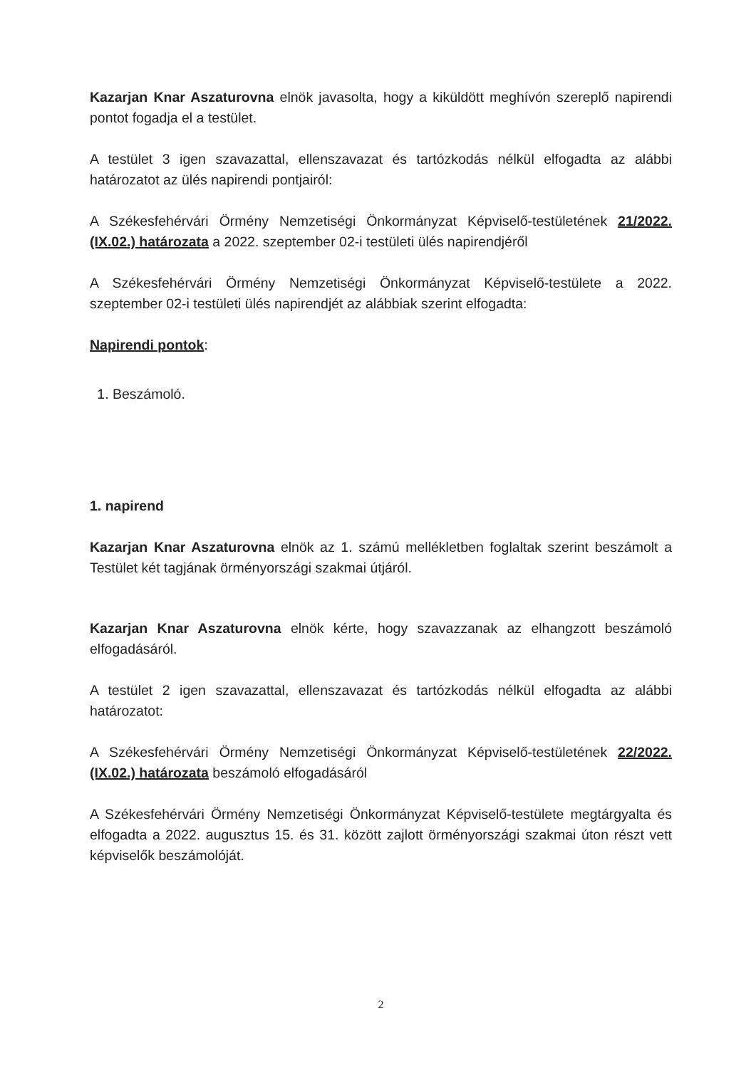Kazarjan Knar Aszaturovna elnök javasolta, hogy a kiküldött meghívón szereplő napirendi pontot fogadja el a testület.
A testület 3 igen szavazattal, ellenszavazat és tartózkodás nélkül elfogadta az alábbi határozatot az ülés napirendi pontjairól:
A Székesfehérvári Örmény Nemzetiségi Önkormányzat Képviselő-testületének 21/2022.(IX.02.) határozata a 2022. szeptember 02-i testületi ülés napirendjéről
A Székesfehérvári Örmény Nemzetiségi Önkormányzat Képviselő-testülete a 2022. szeptember 02-i testületi ülés napirendjét az alábbiak szerint elfogadta:
Napirendi pontok:
1. Beszámoló.
1. napirend
Kazarjan Knar Aszaturovna elnök az 1. számú mellékletben foglaltak szerint beszámolt a Testület két tagjának örményországi szakmai útjáról.
Kazarjan Knar Aszaturovna elnök kérte, hogy szavazzanak az elhangzott beszámoló elfogadásáról.
A testület 2 igen szavazattal, ellenszavazat és tartózkodás nélkül elfogadta az alábbi határozatot:
A Székesfehérvári Örmény Nemzetiségi Önkormányzat Képviselő-testületének 22/2022.(IX.02.) határozata beszámoló elfogadásáról
A Székesfehérvári Örmény Nemzetiségi Önkormányzat Képviselő-testülete megtárgyalta és elfogadta a 2022. augusztus 15. és 31. között zajlott örményországi szakmai úton részt vett képviselők beszámolóját.
2